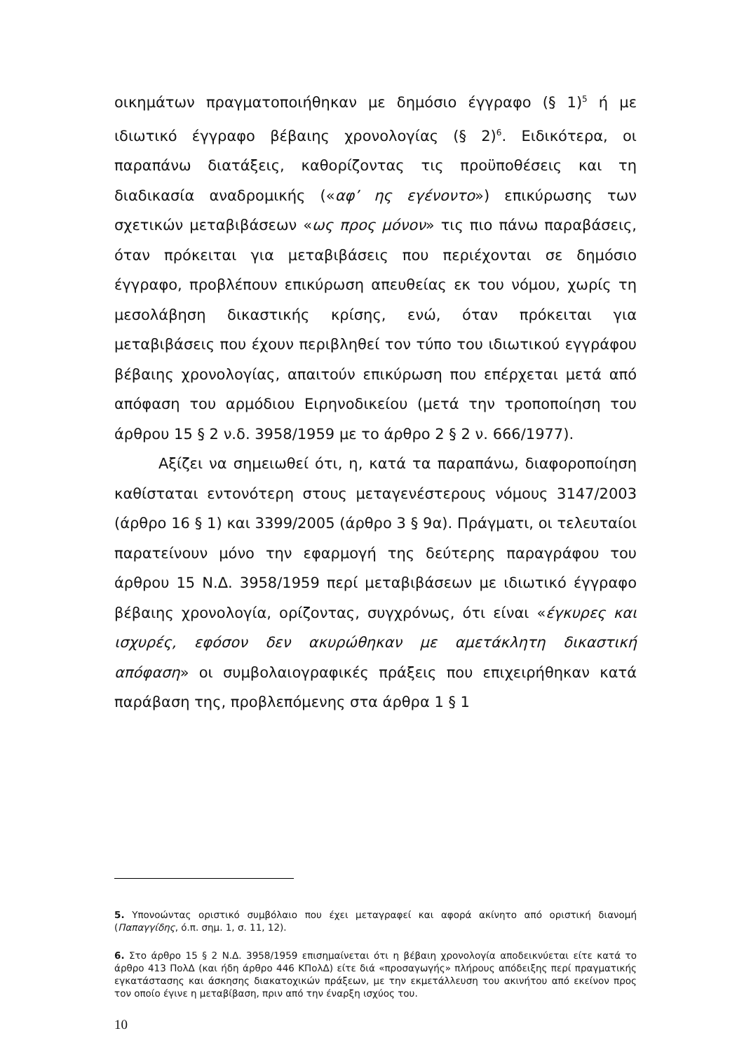οικημάτων πραγματοποιήθηκαν με δημόσιο έγγραφο (§ 1)<sup>5</sup> ή με ιδιωτικό έγγραφο βέβαιης χρονολογίας (§ 2)<sup>6</sup>. Ειδικότερα, οι παραπάνω διατάξεις, καθορίζοντας τις προϋποθέσεις και τη διαδικασία αναδρομικής («αφ’ ης εγένοντο») επικύρωσης των σχετικών μεταβιβάσεων «ως προς μόνον» τις πιο πάνω παραβάσεις, όταν πρόκειται για μεταβιβάσεις που περιέχονται σε δημόσιο έγγραφο, προβλέπουν επικύρωση απευθείας εκ του νόμου, χωρίς τη μεσολάβηση δικαστικής κρίσης, ενώ, όταν πρόκειται για μεταβιβάσεις που έχουν περιβληθεί τον τύπο του ιδιωτικού εγγράφου βέβαιης χρονολογίας, απαιτούν επικύρωση που επέρχεται μετά από απόφαση του αρμόδιου Ειρηνοδικείου (μετά την τροποποίηση του άρθρου 15 § 2 ν.δ. 3958/1959 με το άρθρο 2 § 2 ν. 666/1977).
Αξίζει να σημειωθεί ότι, η, κατά τα παραπάνω, διαφοροποίηση καθίσταται εντονότερη στους μεταγενέστερους νόμους 3147/2003 (άρθρο 16 § 1) και 3399/2005 (άρθρο 3 § 9α). Πράγματι, οι τελευταίοι παρατείνουν μόνο την εφαρμογή της δεύτερης παραγράφου του άρθρου 15 Ν.Δ. 3958/1959 περί μεταβιβάσεων με ιδιωτικό έγγραφο βέβαιης χρονολογία, ορίζοντας, συγχρόνως, ότι είναι «έγκυρες και ισχυρές, εφόσον δεν ακυρώθηκαν με αμετάκλητη δικαστική απόφαση» οι συμβολαιογραφικές πράξεις που επιχειρήθηκαν κατά παράβαση της, προβλεπόμενης στα άρθρα 1 § 1
5. Υπονοώντας οριστικό συμβόλαιο που έχει μεταγραφεί και αφορά ακίνητο από οριστική διανομή (Παπαγγίδης, ό.π. σημ. 1, σ. 11, 12).
6. Στο άρθρο 15 § 2 Ν.Δ. 3958/1959 επισημαίνεται ότι η βέβαιη χρονολογία αποδεικνύεται είτε κατά το άρθρο 413 ΠολΔ (και ήδη άρθρο 446 ΚΠολΔ) είτε διά «προσαγωγής» πλήρους απόδειξης περί πραγματικής εγκατάστασης και άσκησης διακατοχικών πράξεων, με την εκμετάλλευση του ακινήτου από εκείνον προς τον οποίο έγινε η μεταβίβαση, πριν από την έναρξη ισχύος του.
10